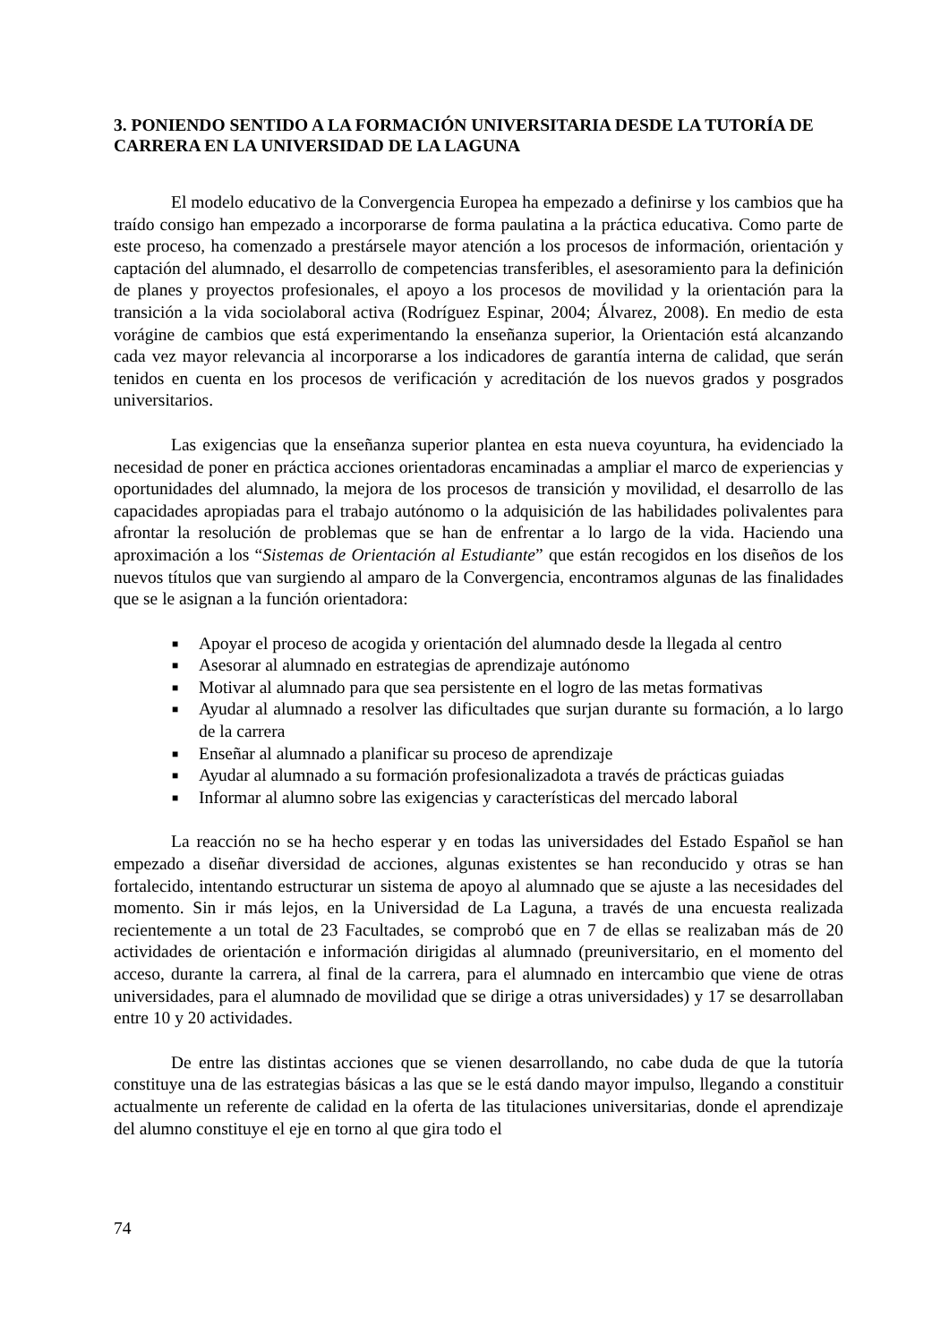3. PONIENDO SENTIDO A LA FORMACIÓN UNIVERSITARIA DESDE LA TUTORÍA DE CARRERA EN LA UNIVERSIDAD DE LA LAGUNA
El modelo educativo de la Convergencia Europea ha empezado a definirse y los cambios que ha traído consigo han empezado a incorporarse de forma paulatina a la práctica educativa. Como parte de este proceso, ha comenzado a prestársele mayor atención a los procesos de información, orientación y captación del alumnado, el desarrollo de competencias transferibles, el asesoramiento para la definición de planes y proyectos profesionales, el apoyo a los procesos de movilidad y la orientación para la transición a la vida sociolaboral activa (Rodríguez Espinar, 2004; Álvarez, 2008). En medio de esta vorágine de cambios que está experimentando la enseñanza superior, la Orientación está alcanzando cada vez mayor relevancia al incorporarse a los indicadores de garantía interna de calidad, que serán tenidos en cuenta en los procesos de verificación y acreditación de los nuevos grados y posgrados universitarios.
Las exigencias que la enseñanza superior plantea en esta nueva coyuntura, ha evidenciado la necesidad de poner en práctica acciones orientadoras encaminadas a ampliar el marco de experiencias y oportunidades del alumnado, la mejora de los procesos de transición y movilidad, el desarrollo de las capacidades apropiadas para el trabajo autónomo o la adquisición de las habilidades polivalentes para afrontar la resolución de problemas que se han de enfrentar a lo largo de la vida. Haciendo una aproximación a los “Sistemas de Orientación al Estudiante” que están recogidos en los diseños de los nuevos títulos que van surgiendo al amparo de la Convergencia, encontramos algunas de las finalidades que se le asignan a la función orientadora:
■ Apoyar el proceso de acogida y orientación del alumnado desde la llegada al centro
■ Asesorar al alumnado en estrategias de aprendizaje autónomo
■ Motivar al alumnado para que sea persistente en el logro de las metas formativas
■ Ayudar al alumnado a resolver las dificultades que surjan durante su formación, a lo largo de la carrera
■ Enseñar al alumnado a planificar su proceso de aprendizaje
■ Ayudar al alumnado a su formación profesionalizadota a través de prácticas guiadas
■ Informar al alumno sobre las exigencias y características del mercado laboral
La reacción no se ha hecho esperar y en todas las universidades del Estado Español se han empezado a diseñar diversidad de acciones, algunas existentes se han reconducido y otras se han fortalecido, intentando estructurar un sistema de apoyo al alumnado que se ajuste a las necesidades del momento. Sin ir más lejos, en la Universidad de La Laguna, a través de una encuesta realizada recientemente a un total de 23 Facultades, se comprobó que en 7 de ellas se realizaban más de 20 actividades de orientación e información dirigidas al alumnado (preuniversitario, en el momento del acceso, durante la carrera, al final de la carrera, para el alumnado en intercambio que viene de otras universidades, para el alumnado de movilidad que se dirige a otras universidades) y 17 se desarrollaban entre 10 y 20 actividades.
De entre las distintas acciones que se vienen desarrollando, no cabe duda de que la tutoría constituye una de las estrategias básicas a las que se le está dando mayor impulso, llegando a constituir actualmente un referente de calidad en la oferta de las titulaciones universitarias, donde el aprendizaje del alumno constituye el eje en torno al que gira todo el
74